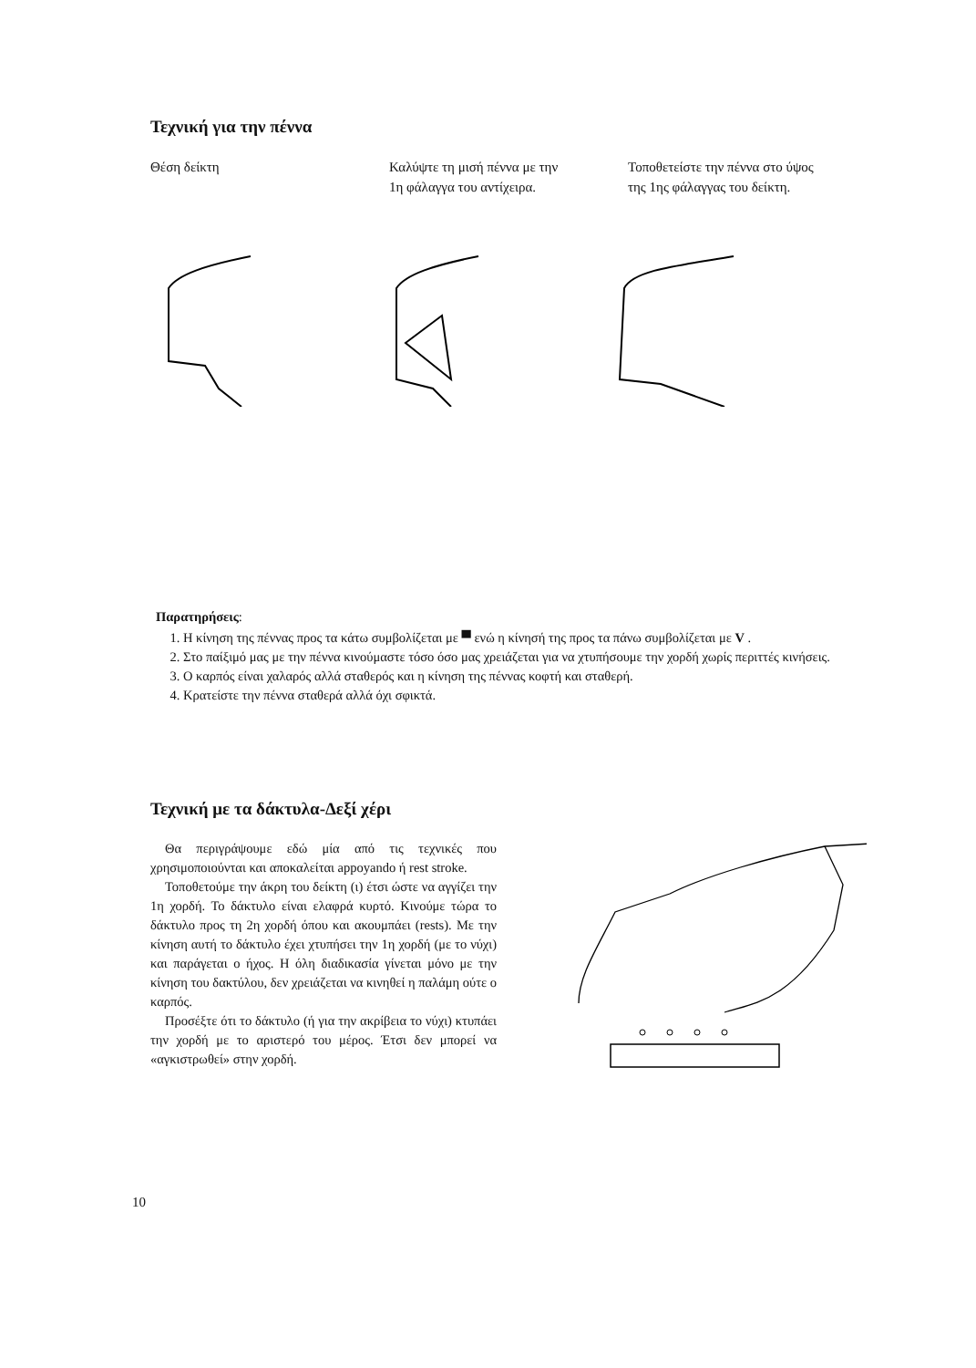Τεχνική για την πέννα
Θέση δείκτη Καλύψτε τη μισή πέννα με την
1η φάλαγγα του αντίχειρα.
Τοποθετείστε την πέννα στο ύψος
της 1ης φάλαγγας του δείκτη.
Παρατηρήσεις:
1. Η κίνηση της πέννας προς τα κάτω συμβολίζεται με ▀ ενώ η κίνησή της προς τα πάνω συμβολίζεται με V .
2. Στο παίξιμό μας με την πέννα κινούμαστε τόσο όσο μας χρειάζεται για να χτυπήσουμε την χορδή χωρίς περιττές κινήσεις.
3. Ο καρπός είναι χαλαρός αλλά σταθερός και η κίνηση της πέννας κοφτή και σταθερή.
4. Κρατείστε την πέννα σταθερά αλλά όχι σφικτά.
Τεχνική με τα δάκτυλα-Δεξί χέρι
Θα περιγράψουμε εδώ μία από τις τεχνικές που χρησιμοποιούνται και αποκαλείται appoyando ή rest stroke.
Τοποθετούμε την άκρη του δείκτη (ι) έτσι ώστε να αγγίζει την 1η χορδή. Το δάκτυλο είναι ελαφρά κυρτό. Κινούμε τώρα το δάκτυλο προς τη 2η χορδή όπου και ακουμπάει (rests). Με την κίνηση αυτή το δάκτυλο έχει χτυπήσει την 1η χορδή (με το νύχι) και παράγεται ο ήχος. Η όλη διαδικασία γίνεται μόνο με την κίνηση του δακτύλου, δεν χρειάζεται να κινηθεί η παλάμη ούτε ο καρπός.
Προσέξτε ότι το δάκτυλο (ή για την ακρίβεια το νύχι) κτυπάει την χορδή με το αριστερό του μέρος. Έτσι δεν μπορεί να «αγκιστρωθεί» στην χορδή.
10